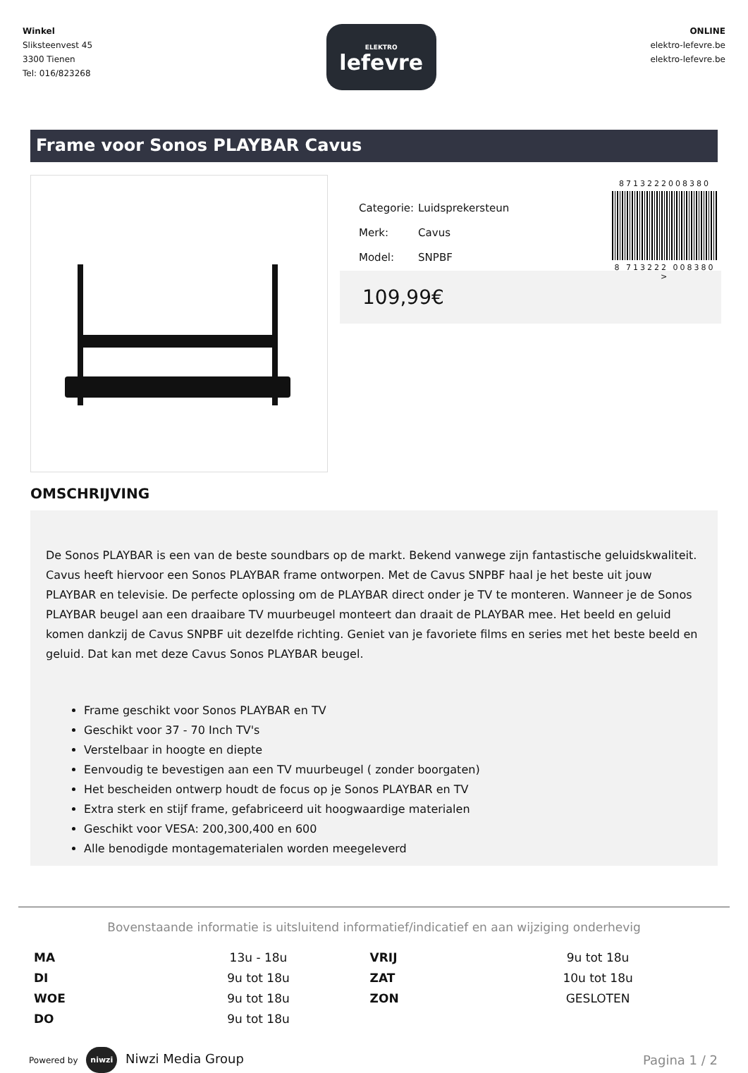Winkel
Sliksteenvest 45
3300 Tienen
Tel: 016/823268
ELEKTRO
lefevre
ONLINE
elektro-lefevre.be
elektro-lefevre.be
Frame voor Sonos PLAYBAR Cavus
| Categorie: | Luidsprekersteun |
| Merk: | Cavus |
| Model: | SNPBF |
8713222008380
8 713222 008380 >
109,99€
OMSCHRIJVING
De Sonos PLAYBAR is een van de beste soundbars op de markt. Bekend vanwege zijn fantastische geluidskwaliteit. Cavus heeft hiervoor een Sonos PLAYBAR frame ontworpen. Met de Cavus SNPBF haal je het beste uit jouw PLAYBAR en televisie. De perfecte oplossing om de PLAYBAR direct onder je TV te monteren. Wanneer je de Sonos PLAYBAR beugel aan een draaibare TV muurbeugel monteert dan draait de PLAYBAR mee. Het beeld en geluid komen dankzij de Cavus SNPBF uit dezelfde richting. Geniet van je favoriete films en series met het beste beeld en geluid. Dat kan met deze Cavus Sonos PLAYBAR beugel.
Frame geschikt voor Sonos PLAYBAR en TV
Geschikt voor 37 - 70 Inch TV's
Verstelbaar in hoogte en diepte
Eenvoudig te bevestigen aan een TV muurbeugel ( zonder boorgaten)
Het bescheiden ontwerp houdt de focus op je Sonos PLAYBAR en TV
Extra sterk en stijf frame, gefabriceerd uit hoogwaardige materialen
Geschikt voor VESA: 200,300,400 en 600
Alle benodigde montagematerialen worden meegeleverd
Bovenstaande informatie is uitsluitend informatief/indicatief en aan wijziging onderhevig
| MA | 13u - 18u | VRIJ | 9u tot 18u |
| DI | 9u tot 18u | ZAT | 10u tot 18u |
| WOE | 9u tot 18u | ZON | GESLOTEN |
| DO | 9u tot 18u | | |
Powered by niwzi Niwzi Media Group
Pagina 1 / 2